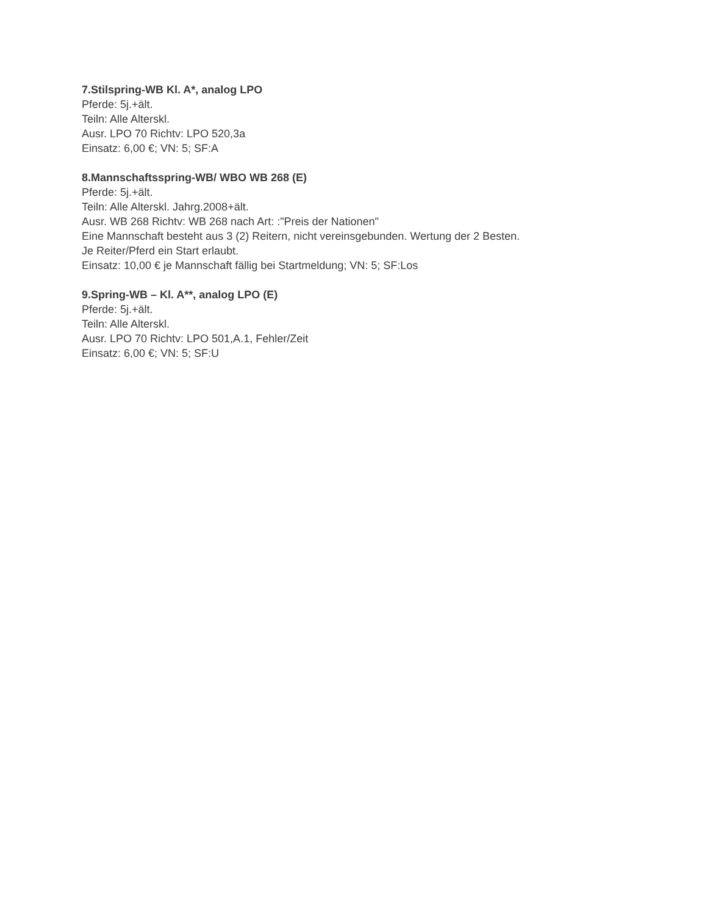7.Stilspring-WB Kl. A*, analog LPO
Pferde: 5j.+ält.
Teiln: Alle Alterskl.
Ausr. LPO 70 Richtv: LPO 520,3a
Einsatz: 6,00 €; VN: 5; SF:A
8.Mannschaftsspring-WB/ WBO WB 268 (E)
Pferde: 5j.+ält.
Teiln: Alle Alterskl. Jahrg.2008+ält.
Ausr. WB 268 Richtv: WB 268 nach Art: :"Preis der Nationen"
Eine Mannschaft besteht aus 3 (2) Reitern, nicht vereinsgebunden. Wertung der 2 Besten.
Je Reiter/Pferd ein Start erlaubt.
Einsatz: 10,00 € je Mannschaft fällig bei Startmeldung; VN: 5; SF:Los
9.Spring-WB – Kl. A**, analog LPO (E)
Pferde: 5j.+ält.
Teiln: Alle Alterskl.
Ausr. LPO 70 Richtv: LPO 501,A.1, Fehler/Zeit
Einsatz: 6,00 €; VN: 5; SF:U